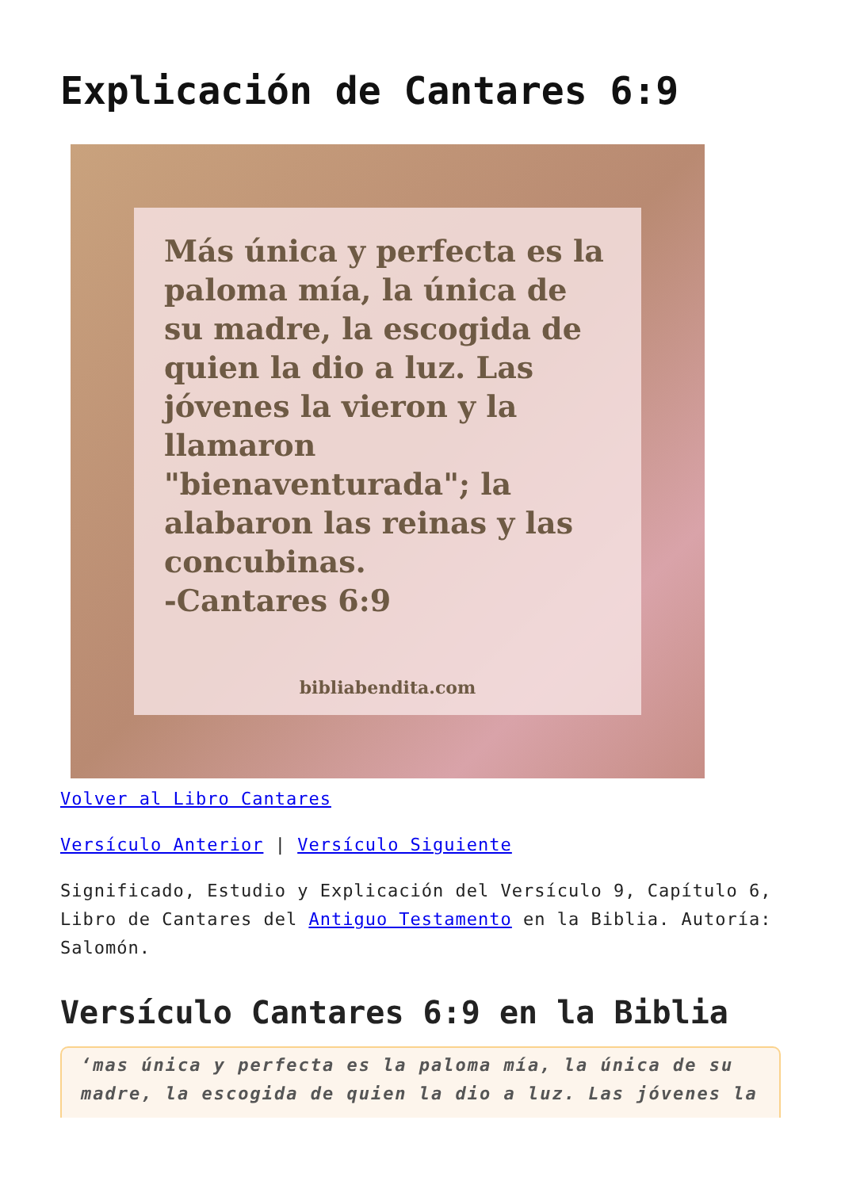Explicación de Cantares 6:9
Más única y perfecta es la paloma mía, la única de su madre, la escogida de quien la dio a luz. Las jóvenes la vieron y la llamaron "bienaventurada"; la alabaron las reinas y las concubinas.
-Cantares 6:9
bibliabendita.com
Volver al Libro Cantares
Versículo Anterior | Versículo Siguiente
Significado, Estudio y Explicación del Versículo 9, Capítulo 6, Libro de Cantares del Antiguo Testamento en la Biblia. Autoría: Salomón.
Versículo Cantares 6:9 en la Biblia
‘mas única y perfecta es la paloma mía, la única de su madre, la escogida de quien la dio a luz. Las jóvenes la